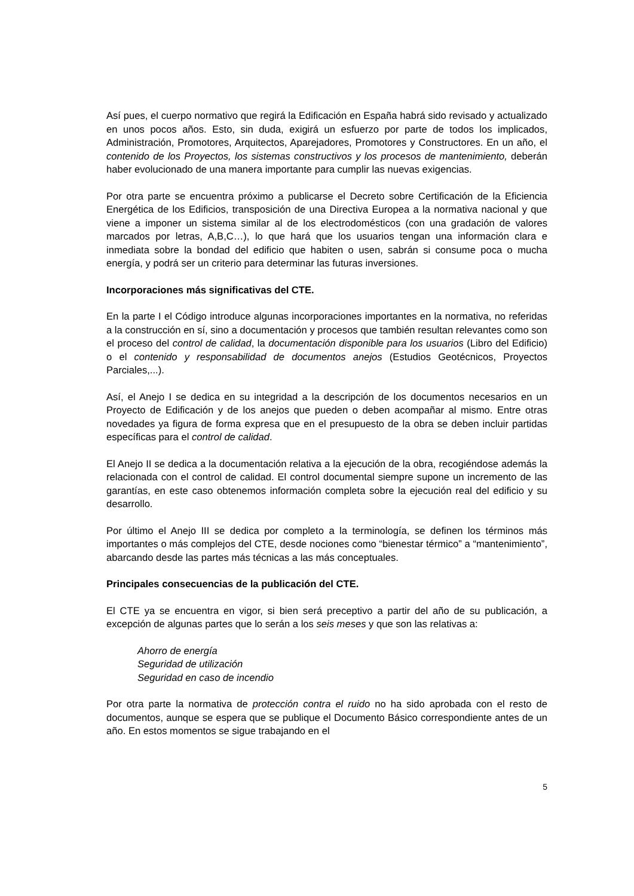Así pues, el cuerpo normativo que regirá la Edificación en España habrá sido revisado y actualizado en unos pocos años. Esto, sin duda, exigirá un esfuerzo por parte de todos los implicados, Administración, Promotores, Arquitectos, Aparejadores, Promotores y Constructores. En un año, el contenido de los Proyectos, los sistemas constructivos y los procesos de mantenimiento, deberán haber evolucionado de una manera importante para cumplir las nuevas exigencias.
Por otra parte se encuentra próximo a publicarse el Decreto sobre Certificación de la Eficiencia Energética de los Edificios, transposición de una Directiva Europea a la normativa nacional y que viene a imponer un sistema similar al de los electrodomésticos (con una gradación de valores marcados por letras, A,B,C…), lo que hará que los usuarios tengan una información clara e inmediata sobre la bondad del edificio que habiten o usen, sabrán si consume poca o mucha energía, y podrá ser un criterio para determinar las futuras inversiones.
Incorporaciones más significativas del CTE.
En la parte I el Código introduce algunas incorporaciones importantes en la normativa, no referidas a la construcción en sí, sino a documentación y procesos que también resultan relevantes como son el proceso del control de calidad, la documentación disponible para los usuarios (Libro del Edificio) o el contenido y responsabilidad de documentos anejos (Estudios Geotécnicos, Proyectos Parciales,...).
Así, el Anejo I se dedica en su integridad a la descripción de los documentos necesarios en un Proyecto de Edificación y de los anejos que pueden o deben acompañar al mismo. Entre otras novedades ya figura de forma expresa que en el presupuesto de la obra se deben incluir partidas específicas para el control de calidad.
El Anejo II se dedica a la documentación relativa a la ejecución de la obra, recogiéndose además la relacionada con el control de calidad. El control documental siempre supone un incremento de las garantías, en este caso obtenemos información completa sobre la ejecución real del edificio y su desarrollo.
Por último el Anejo III se dedica por completo a la terminología, se definen los términos más importantes o más complejos del CTE, desde nociones como “bienestar térmico” a “mantenimiento”, abarcando desde las partes más técnicas a las más conceptuales.
Principales consecuencias de la publicación del CTE.
El CTE ya se encuentra en vigor, si bien será preceptivo a partir del año de su publicación, a excepción de algunas partes que lo serán a los seis meses y que son las relativas a:
Ahorro de energía
Seguridad de utilización
Seguridad en caso de incendio
Por otra parte la normativa de protección contra el ruido no ha sido aprobada con el resto de documentos, aunque se espera que se publique el Documento Básico correspondiente antes de un año. En estos momentos se sigue trabajando en el
5